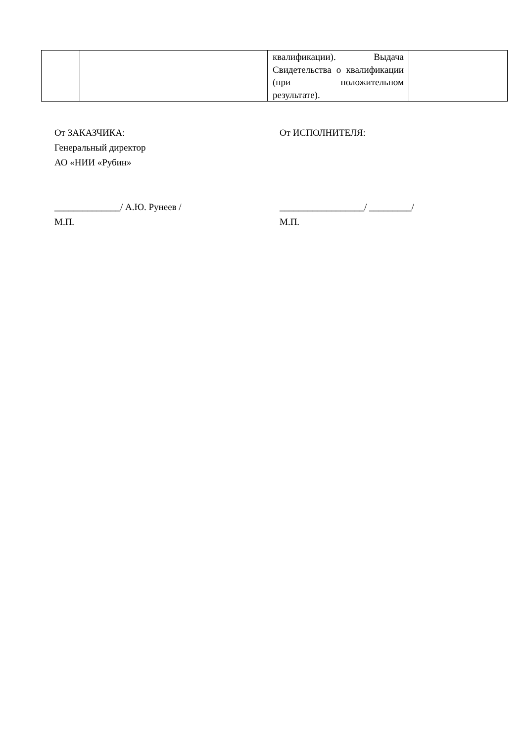| | | квалификации). Выдача Свидетельства о квалификации (при положительном результате). | |
От ЗАКАЗЧИКА:
Генеральный директор
АО «НИИ «Рубин»
______________/ А.Ю. Рунеев /
М.П.
От ИСПОЛНИТЕЛЯ:
__________________/ _________/
М.П.